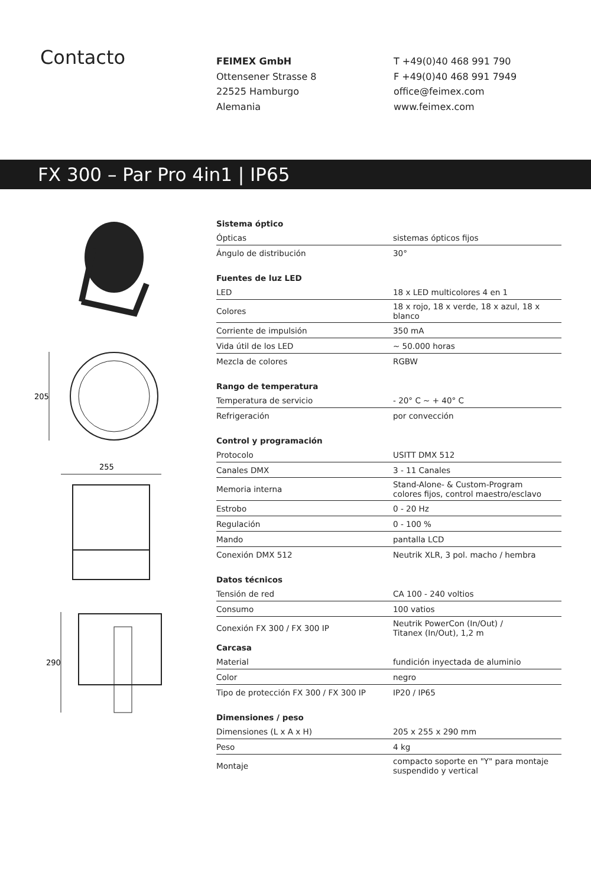Contacto
FEIMEX GmbH
Ottensener Strasse 8
22525 Hamburgo
Alemania
T +49(0)40 468 991 790
F +49(0)40 468 991 7949
office@feimex.com
www.feimex.com
FX 300 – Par Pro 4in1 | IP65
205
255
290
| Sistema óptico | |
| --- | --- |
| Ópticas | sistemas ópticos fijos |
| Ángulo de distribución | 30° |
| Fuentes de luz LED | |
| LED | 18 x LED multicolores 4 en 1 |
| Colores | 18 x rojo, 18 x verde, 18 x azul, 18 x blanco |
| Corriente de impulsión | 350 mA |
| Vida útil de los LED | ~ 50.000 horas |
| Mezcla de colores | RGBW |
| Rango de temperatura | |
| Temperatura de servicio | - 20° C ~ + 40° C |
| Refrigeración | por convección |
| Control y programación | |
| Protocolo | USITT DMX 512 |
| Canales DMX | 3 - 11 Canales |
| Memoria interna | Stand-Alone- & Custom-Program colores fijos, control maestro/esclavo |
| Estrobo | 0 - 20 Hz |
| Regulación | 0 - 100 % |
| Mando | pantalla LCD |
| Conexión DMX 512 | Neutrik XLR, 3 pol. macho / hembra |
| Datos técnicos | |
| Tensión de red | CA 100 - 240 voltios |
| Consumo | 100 vatios |
| Conexión FX 300 / FX 300 IP | Neutrik PowerCon (In/Out) / Titanex (In/Out), 1,2 m |
| Carcasa | |
| Material | fundición inyectada de aluminio |
| Color | negro |
| Tipo de protección FX 300 / FX 300 IP | IP20 / IP65 |
| Dimensiones / peso | |
| Dimensiones (L x A x H) | 205 x 255 x 290 mm |
| Peso | 4 kg |
| Montaje | compacto soporte en "Y" para montaje suspendido y vertical |